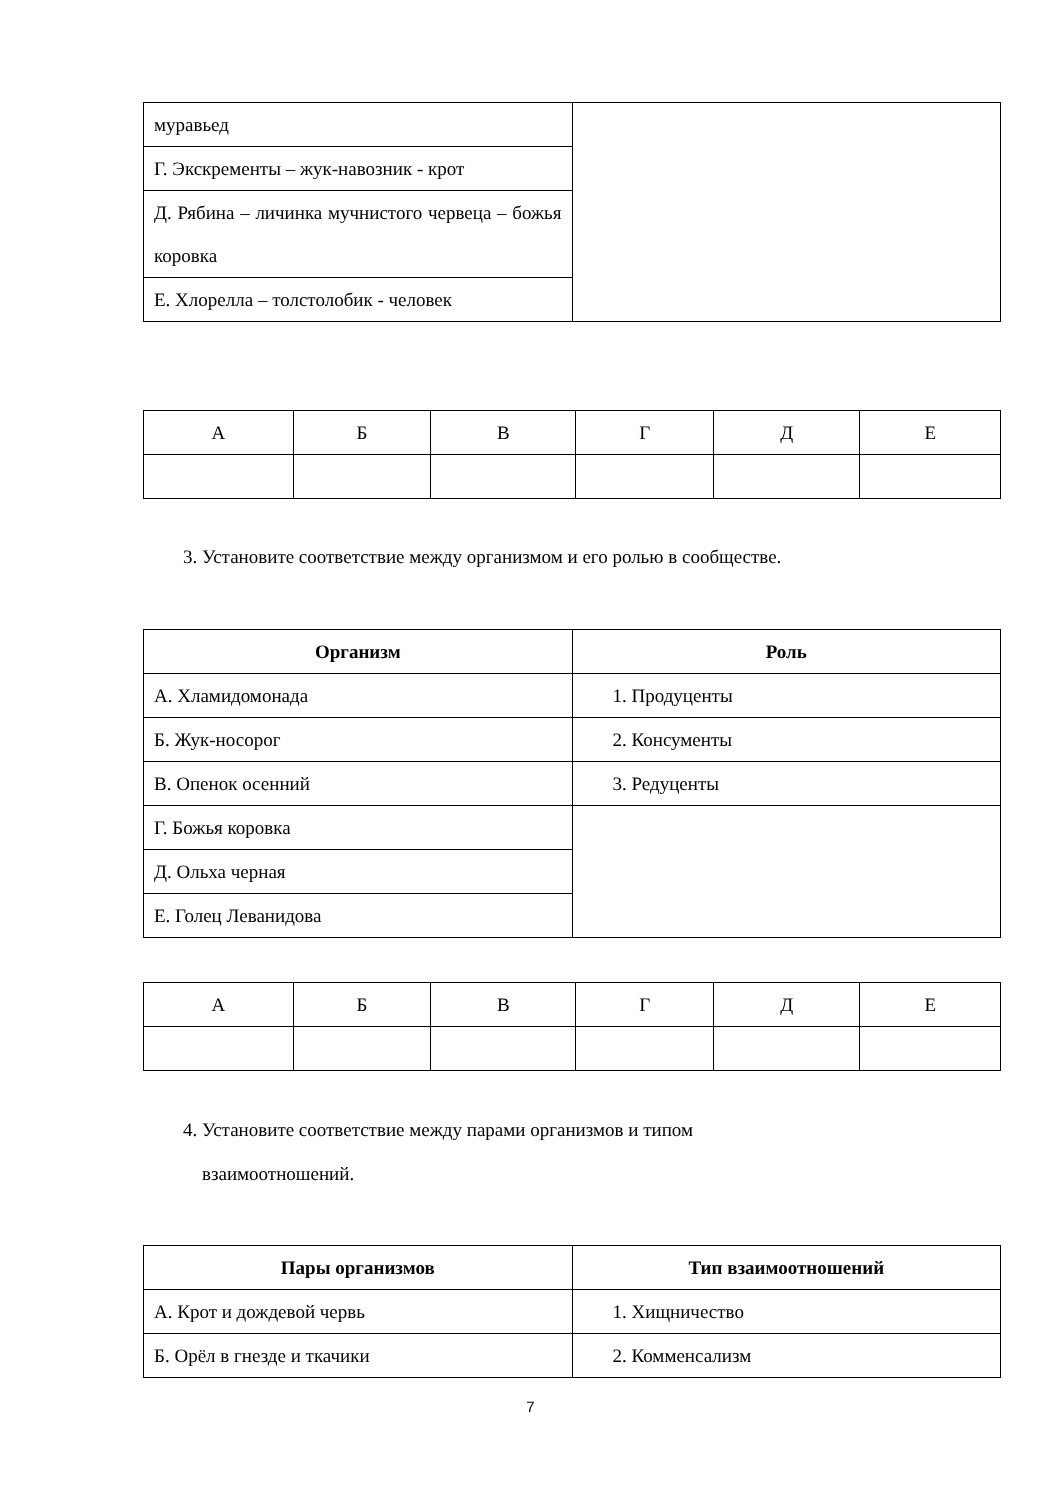| муравьед | |
| Г. Экскременты – жук-навозник - крот | |
| Д. Рябина – личинка мучнистого червеца – божья коровка | |
| Е. Хлорелла – толстолобик - человек | |
| А | Б | В | Г | Д | Е |
3. Установите соответствие между организмом и его ролью в сообществе.
| Организм | Роль |
| --- | --- |
| А. Хламидомонада | 1. Продуценты |
| Б. Жук-носорог | 2. Консументы |
| В. Опенок осенний | 3. Редуценты |
| Г. Божья коровка | |
| Д. Ольха черная | |
| Е. Голец Леванидова | |
| А | Б | В | Г | Д | Е |
4. Установите соответствие между парами организмов и типом
взаимоотношений.
| Пары организмов | Тип взаимоотношений |
| --- | --- |
| А. Крот и дождевой червь | 1. Хищничество |
| Б. Орёл в гнезде и ткачики | 2. Комменсализм |
7